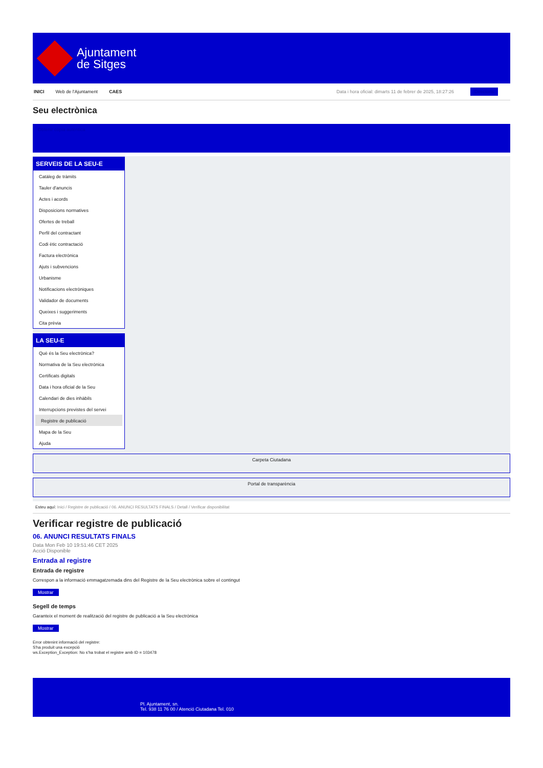Ajuntament
de Sitges
INICI Web de l'Ajuntament CAES Data i hora oficial: dimarts 11 de febrer de 2025, 18:27:26 Directoris
Seu electrònica
Obtenir còpia autèntica
SERVEIS DE LA SEU-E
Catàleg de tràmits
Tauler d'anuncis
Actes i acords
Disposicions normatives
Ofertes de treball
Perfil del contractant
Codi ètic contractació
Factura electrònica
Ajuts i subvencions
Urbanisme
Notificacions electròniques
Validador de documents
Queixes i suggeriments
Cita prèvia
LA SEU-E
Què és la Seu electrònica?
Normativa de la Seu electrònica
Certificats digitals
Data i hora oficial de la Seu
Calendari de dies inhàbils
Interrupcions previstes del servei
Registre de publicació
Mapa de la Seu
Ajuda
Carpeta Ciutadana
Portal de transparència
Esteu aquí: Inici / Registre de publicació / 06. ANUNCI RESULTATS FINALS / Detall / Verificar disponibilitat
Verificar registre de publicació
06. ANUNCI RESULTATS FINALS
Data Mon Feb 10 19:51:46 CET 2025
Acció Disponible
Entrada al registre
Entrada de registre
Correspon a la informació emmagatzemada dins del Registre de la Seu electrònica sobre el contingut
Mostrar
Segell de temps
Garanteix el moment de realització del registre de publicació a la Seu electrònica
Mostrar
Error obtenint informació del registre:
S'ha produit una excepció
ws.Exception_Exception: No s'ha trobat el registre amb ID = 103478
Pl. Ajuntament, sn.
Tel. 938 11 76 00 / Atenció Ciutadana Tel. 010